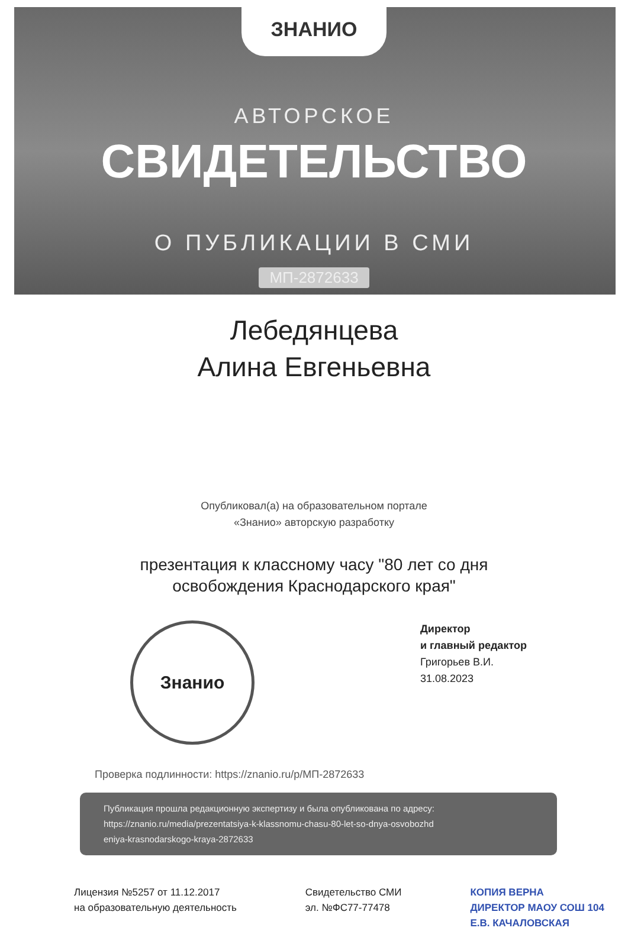ЗНАНИО
АВТОРСКОЕ
СВИДЕТЕЛЬСТВО
О ПУБЛИКАЦИИ В СМИ
МП-2872633
Лебедянцева
Алина Евгеньевна
Опубликовал(а) на образовательном портале
«Знанио» авторскую разработку
презентация к классному часу "80 лет со дня
освобождения Краснодарского края"
Знанио
Директор
и главный редактор
Григорьев В.И.
31.08.2023
Проверка подлинности: https://znanio.ru/p/МП-2872633
Публикация прошла редакционную экспертизу и была опубликована по адресу:
https://znanio.ru/media/prezentatsiya-k-klassnomu-chasu-80-let-so-dnya-osvobozhd
eniya-krasnodarskogo-kraya-2872633
Лицензия №5257 от 11.12.2017
на образовательную деятельность
Свидетельство СМИ
эл. №ФС77-77478
КОПИЯ ВЕРНА
ДИРЕКТОР МАОУ СОШ 104
Е.В. КАЧАЛОВСКАЯ